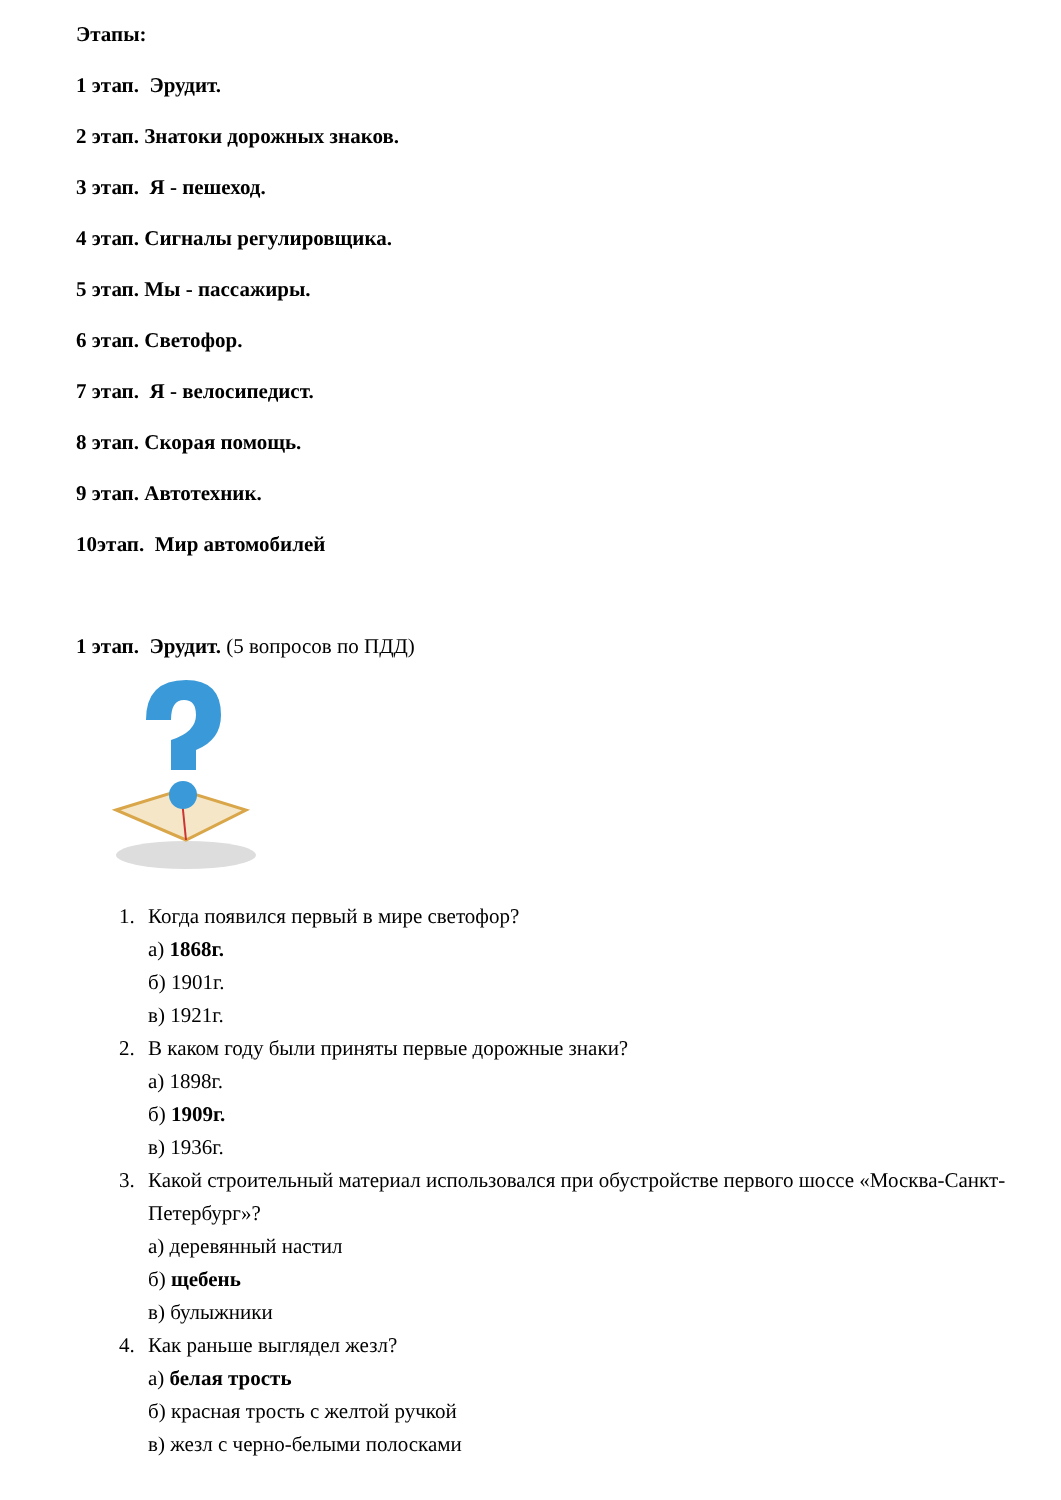Этапы:
1 этап. Эрудит.
2 этап. Знатоки дорожных знаков.
3 этап. Я - пешеход.
4 этап. Сигналы регулировщика.
5 этап. Мы - пассажиры.
6 этап. Светофор.
7 этап. Я - велосипедист.
8 этап. Скорая помощь.
9 этап. Автотехник.
10этап. Мир автомобилей
1 этап. Эрудит. (5 вопросов по ПДД)
1. Когда появился первый в мире светофор?
а) 1868г.
б) 1901г.
в) 1921г.
2. В каком году были приняты первые дорожные знаки?
а) 1898г.
б) 1909г.
в) 1936г.
3. Какой строительный материал использовался при обустройстве первого шоссе «Москва-Санкт-Петербург»?
а) деревянный настил
б) щебень
в) булыжники
4. Как раньше выглядел жезл?
а) белая трость
б) красная трость с желтой ручкой
в) жезл с черно-белыми полосками